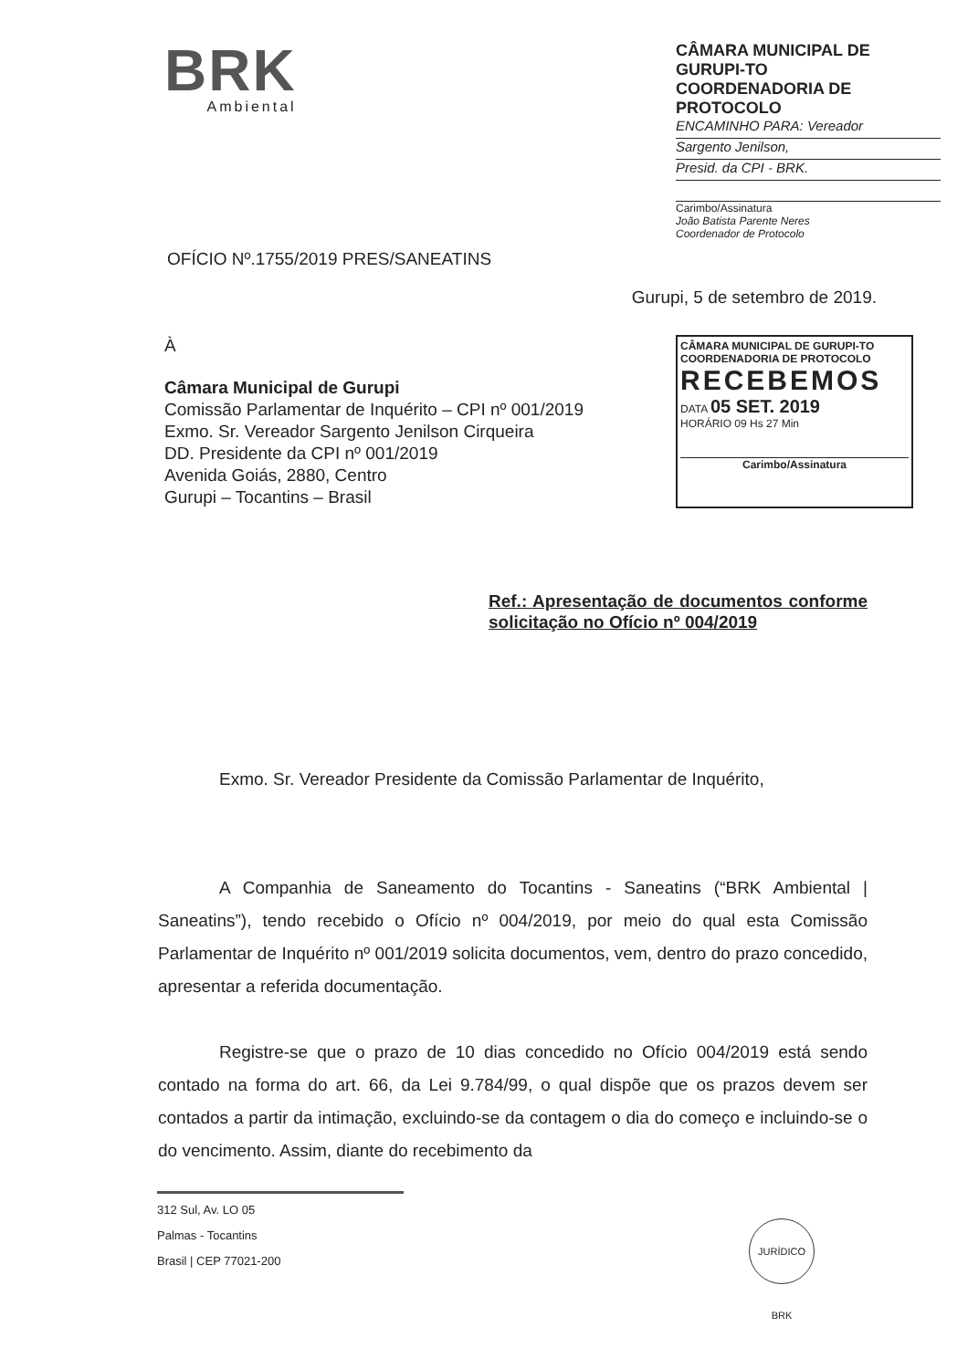BRK
Ambiental
CÂMARA MUNICIPAL DE GURUPI-TO
COORDENADORIA DE PROTOCOLO
ENCAMINHO PARA: Vereador
Sargento Jenilson,
Presid. da CPI - BRK.
Carimbo/Assinatura
João Batista Parente Neres
Coordenador de Protocolo
OFÍCIO Nº.1755/2019 PRES/SANEATINS
Gurupi, 5 de setembro de 2019.
À
Câmara Municipal de Gurupi
Comissão Parlamentar de Inquérito – CPI nº 001/2019
Exmo. Sr. Vereador Sargento Jenilson Cirqueira
DD. Presidente da CPI nº 001/2019
Avenida Goiás, 2880, Centro
Gurupi – Tocantins – Brasil
CÂMARA MUNICIPAL DE GURUPI-TO
COORDENADORIA DE PROTOCOLO
RECEBEMOS
DATA 05 SET. 2019
HORÁRIO 09 Hs 27 Min
Carimbo/Assinatura
Ref.: Apresentação de documentos conforme solicitação no Ofício nº 004/2019
Exmo. Sr. Vereador Presidente da Comissão Parlamentar de Inquérito,
A Companhia de Saneamento do Tocantins - Saneatins (“BRK Ambiental | Saneatins”), tendo recebido o Ofício nº 004/2019, por meio do qual esta Comissão Parlamentar de Inquérito nº 001/2019 solicita documentos, vem, dentro do prazo concedido, apresentar a referida documentação.
Registre-se que o prazo de 10 dias concedido no Ofício 004/2019 está sendo contado na forma do art. 66, da Lei 9.784/99, o qual dispõe que os prazos devem ser contados a partir da intimação, excluindo-se da contagem o dia do começo e incluindo-se o do vencimento. Assim, diante do recebimento da
312 Sul, Av. LO 05
Palmas - Tocantins
Brasil | CEP 77021-200
JURÍDICO BRK